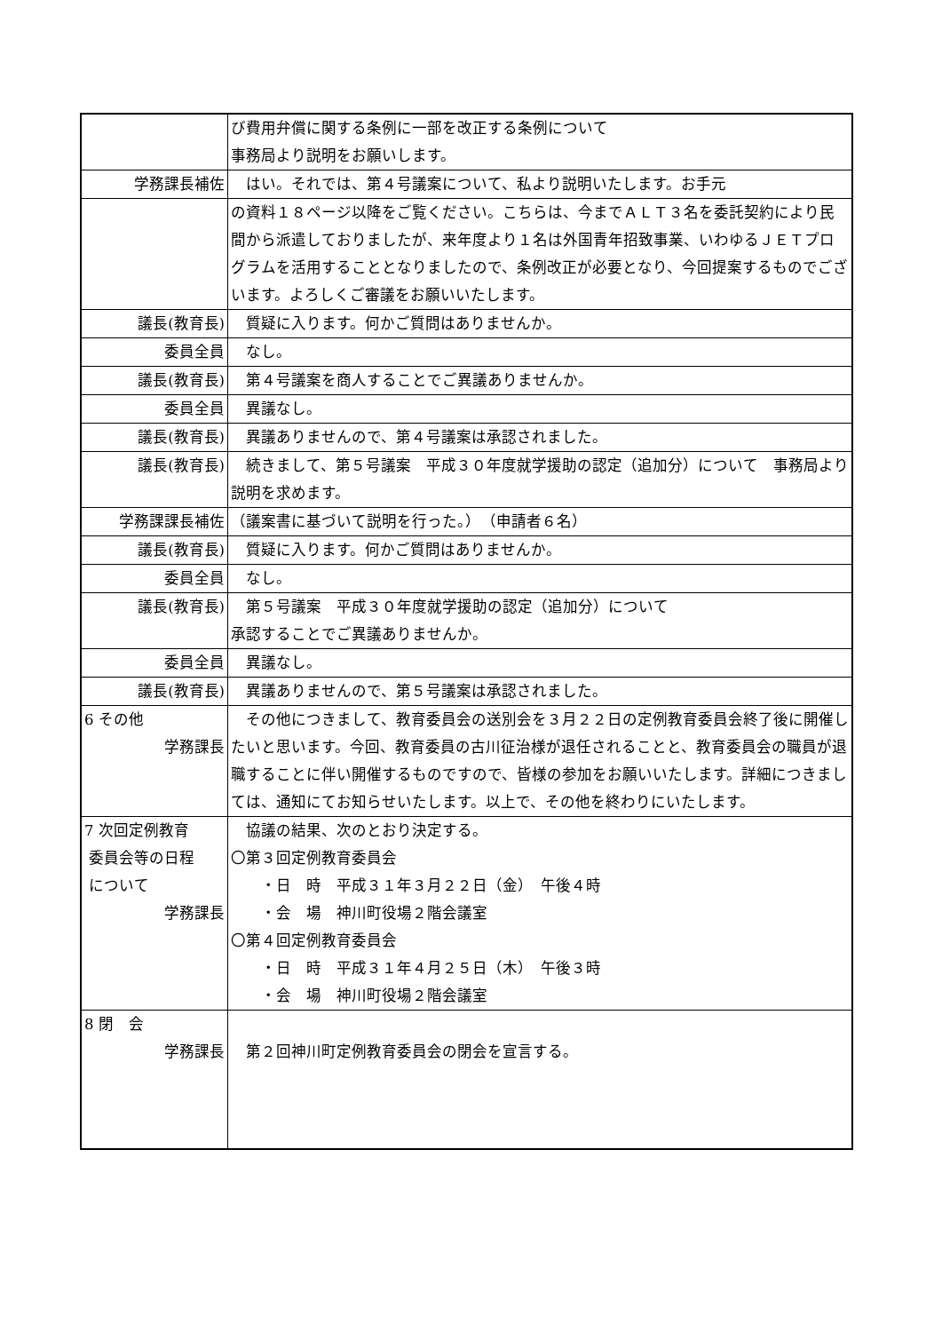| | び費用弁償に関する条例に一部を改正する条例について 事務局より説明をお願いします。 |
| 学務課長補佐 | はい。それでは、第４号議案について、私より説明いたします。お手元 |
| | の資料１８ページ以降をご覧ください。こちらは、今までＡＬＴ３名を委託契約により民間から派遣しておりましたが、来年度より１名は外国青年招致事業、いわゆるＪＥＴプログラムを活用することとなりましたので、条例改正が必要となり、今回提案するものでございます。よろしくご審議をお願いいたします。 |
| 議長(教育長) | 質疑に入ります。何かご質問はありませんか。 |
| 委員全員 | なし。 |
| 議長(教育長) | 第４号議案を商人することでご異議ありませんか。 |
| 委員全員 | 異議なし。 |
| 議長(教育長) | 異議ありませんので、第４号議案は承認されました。 |
| 議長(教育長) | 続きまして、第５号議案 平成３０年度就学援助の認定（追加分）について 事務局より説明を求めます。 |
| 学務課課長補佐 | （議案書に基づいて説明を行った。） （申請者６名） |
| 議長(教育長) | 質疑に入ります。何かご質問はありませんか。 |
| 委員全員 | なし。 |
| 議長(教育長) | 第５号議案 平成３０年度就学援助の認定（追加分）について 承認することでご異議ありませんか。 |
| 委員全員 | 異議なし。 |
| 議長(教育長) | 異議ありませんので、第５号議案は承認されました。 |
| 6 その他 学務課長 | その他につきまして、教育委員会の送別会を３月２２日の定例教育委員会終了後に開催したいと思います。今回、教育委員の古川征治様が退任されることと、教育委員会の職員が退職することに伴い開催するものですので、皆様の参加をお願いいたします。詳細につきましては、通知にてお知らせいたします。以上で、その他を終わりにいたします。 |
| 7 次回定例教育 委員会等の日程 について 学務課長 | 協議の結果、次のとおり決定する。 〇第３回定例教育委員会 ・日 時 平成３１年３月２２日（金） 午後４時 ・会 場 神川町役場２階会議室 〇第４回定例教育委員会 ・日 時 平成３１年４月２５日（木） 午後３時 ・会 場 神川町役場２階会議室 |
| 8 閉 会 学務課長 | 第２回神川町定例教育委員会の閉会を宣言する。 |